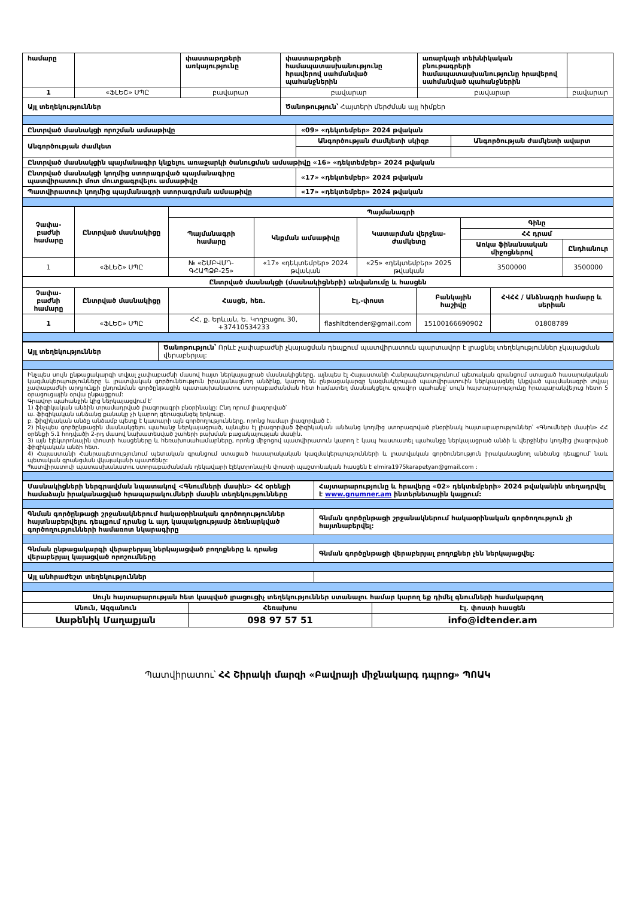| համարը | | փաստաթղթերի առկայությունը | փաստաթղթերի համապատասխանությունը հրավերով սահմանված պահանջներին | առարկայի տեխնիկական բնութագրերի համապատասխանությունը հրավերով սահմանված պահանջներին | |
| 1 | «ՖԼԵՇ» ՍՊԸ | բավարար | բավարար | բավարար | բավարար |
| Այլ տեղեկություններ | | | Ծանոթություն՝ Հայտերի մերժման այլ հիմքեր | | |
| Ընտրված մասնակցի որոշման ամսաթիվը | «09» «դեկտեմբեր» 2024 թվական | |
| Անգործության ժամկետ | Անգործության ժամկետի սկիզբ | Անգործության ժամկետի ավարտ |
| Ընտրված մասնակցին պայմանագիր կնքելու առաջարկի ծանուցման ամսաթիվը «16» «դեկտեմբեր» 2024 թվական | | |
| Ընտրված մասնակցի կողմից ստորագրված պայմանագիրը պատվիրատուի մոտ մուտքագրվելու ամսաթիվը | «17» «դեկտեմբեր» 2024 թվական | |
| Պատվիրատուի կողմից պայմանագրի ստորագրման ամսաթիվը | «17» «դեկտեմբեր» 2024 թվական | |
| Չափա-բաժնի համարը | Ընտրված մասնակիցը | Պայմանագրի | | | | |
| | | Պայմանագրի համարը | Կնքման ամսաթիվը | Կատարման վերջնա-ժամկետը | Գինը | |
| | | | | | ՀՀ դրամ | |
| | | | | | Առկա ֆինանսական միջոցներով | Ընդհանուր |
| 1 | «ՖԼԵՇ» ՍՊԸ | № «ՇՄԲՎՄԴ-ԳՀԱՊՁԲ-25» | «17» «դեկտեմբեր» 2024 թվական | «25» «դեկտեմբեր» 2025 թվական | 3500000 | 3500000 |
| Ընտրված մասնակցի (մասնակիցների) անվանումը և հասցեն | | | | | |
| Չափա-բաժնի համարը | Ընտրված մասնակիցը | Հասցե, հեռ. | Էլ.-փոստ | Բանկային հաշիվը | ՀՎՀՀ / Անձնագրի համարը և սերիան |
| 1 | «ՖԼԵՇ» ՍՊԸ | ՀՀ, ք. Երևան, Ե. Կողբացու 30, +37410534233 | flashltdtender@gmail.com | 15100166690902 | 01808789 |
| Այլ տեղեկություններ | Ծանոթություն՝ Որևէ չափաբաժնի չկայացման դեպքում պատվիրատուն պարտավոր է լրացնել տեղեկություններ չկայացման վերաբերյալ: |
| Ինչպես սույն ընթացակարգի տվյալ չափաբաժնի մասով հայտ ներկայացրած մասնակիցները, այնպես էլ Հայաստանի Հանրապետությունում պետական գրանցում ստացած հասարակական կազմակերպությունները և լրատվական գործունեություն իրականացնող անձինք, կարող են ընթացակարգը կազմակերպած պատվիրատուին ներկայացնել կնքված պայմանագրի տվյալ չափաբաժնի արդյունքի ընդունման գործընթացին պատասխանատու ստորաբաժանման հետ համատեղ մասնակցելու գրավոր պահանջ՝ սույն հայտարարությունը հրապարակվելուց հետո 5 օրացուցային օրվա ընթացքում: Գրավոր պահանջին կից ներկայացվում է՝ 1) ֆիզիկական անձին տրամադրված լիազորագրի բնօրինակը: Ընդ որում լիազորված՝ ա. ֆիզիկական անձանց քանակը չի կարող գերազանցել երկուսը. բ. ֆիզիկական անձը անձամբ պետք է կատարի այն գործողությունները, որոնց համար լիազորված է. 2) ինչպես գործընթացին մասնակցելու պահանջ ներկայացրած, այնպես էլ լիազորված ֆիզիկական անձանց կողմից ստորագրված բնօրինակ հայտարարություններ՝ «Գնումների մասին» ՀՀ օրենքի 5.1 հոդվածի 2-րդ մասով նախատեսված շահերի բախման բացակայության մասին. 3) այն էլեկտրոնային փոստի հասցեները և հեռախոսահամարները, որոնց միջոցով պատվիրատուն կարող է կապ հաստատել պահանջը ներկայացրած անձի և վերջինիս կողմից լիազորված ֆիզիկական անձի հետ. 4) Հայաստանի Հանրապետությունում պետական գրանցում ստացած հասարակական կազմակերպությունների և լրատվական գործունեություն իրականացնող անձանց դեպքում՝ նաև պետական գրանցման վկայականի պատճենը: Պատվիրատուի պատասխանատու ստորաբաժանման ղեկավարի էլեկտրոնային փոստի պաշտոնական հասցեն է elmira1975karapetyan@gmail.com : | |
| Մասնակիցների ներգրավման նպատակով <Գնումների մասին> ՀՀ օրենքի համաձայն իրականացված հրապարակումների մասին տեղեկությունները | Հայտարարությունը և հրավերը «02» դեկտեմբերի» 2024 թվականին տեղադրվել է www.gnumner.am ինտերնետային կայքում: |
| Գնման գործընթացի շրջանակներում հակաօրինական գործողություններ հայտնաբերվելու դեպքում դրանց և այդ կապակցությամբ ձեռնարկված գործողությունների համառոտ նկարագիրը | Գնման գործընթացի շրջանակներում հակաօրինական գործողություն չի հայտնաբերվել: |
| Գնման ընթացակարգի վերաբերյալ ներկայացված բողոքները և դրանց վերաբերյալ կայացված որոշումները | Գնման գործընթացի վերաբերյալ բողոքներ չեն ներկայացվել: |
| Այլ անհրաժեշտ տեղեկություններ | |
| Սույն հայտարարության հետ կապված լրացուցիչ տեղեկություններ ստանալու համար կարող եք դիմել գնումների համակարգող | | |
| Անուն, Ազգանուն | Հեռախոս | Էլ. փոստի հասցեն |
| Սաթենիկ Մաղաքյան | 098 97 57 51 | info@idtender.am |
Պատվիրատու՝ ՀՀ Շիրակի մարզի «Բավրայի միջնակարգ դպրոց» ՊՈԱԿ